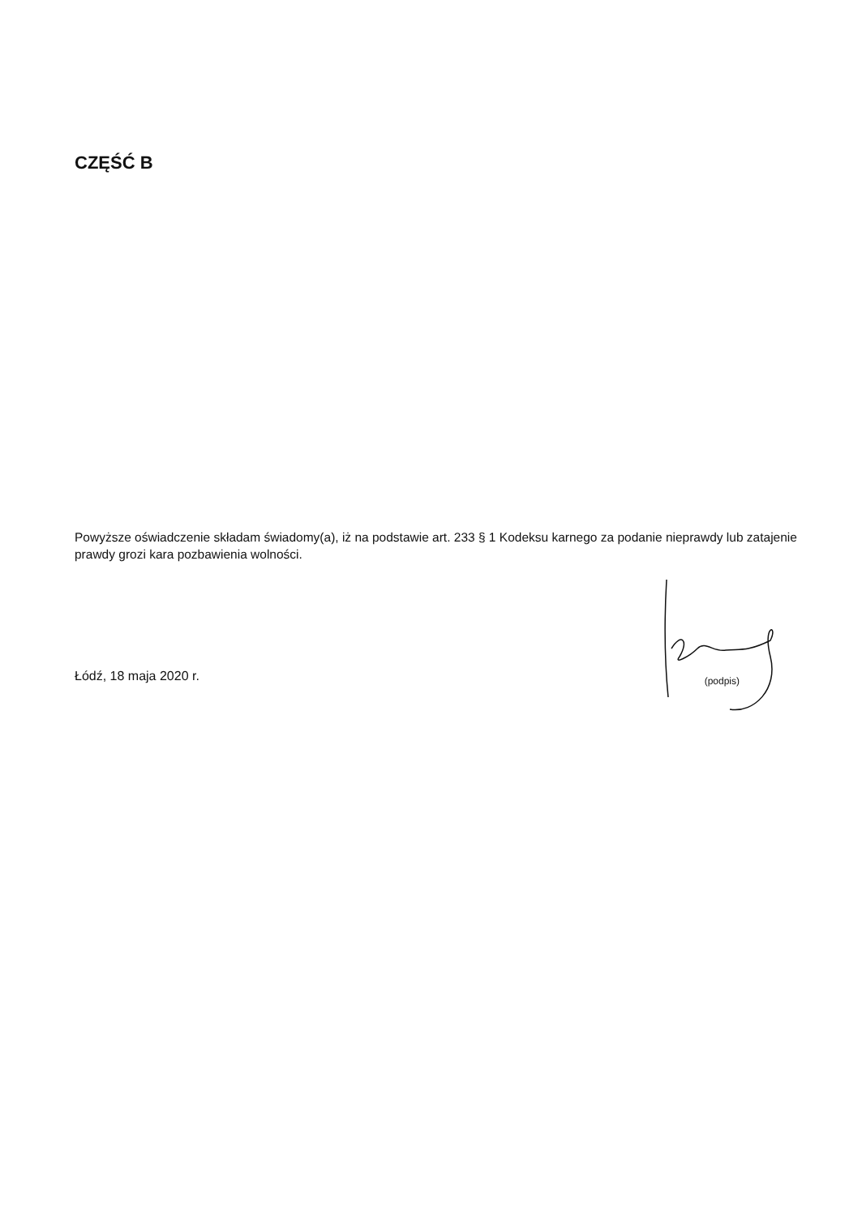CZĘŚĆ B
Powyższe oświadczenie składam świadomy(a), iż na podstawie art. 233 § 1 Kodeksu karnego za podanie nieprawdy lub zatajenie prawdy grozi kara pozbawienia wolności.
Łódź, 18 maja 2020 r. (podpis)